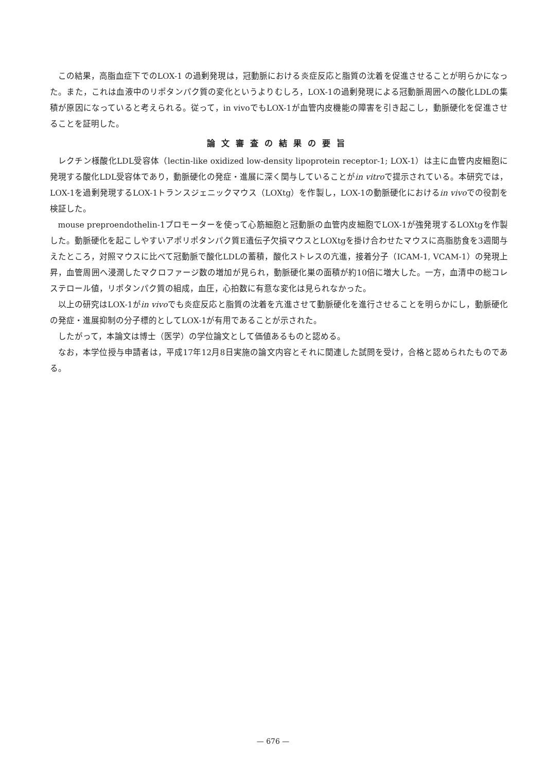この結果，高脂血症下でのLOX-1 の過剰発現は，冠動脈における炎症反応と脂質の沈着を促進させることが明らかになった。また，これは血液中のリポタンパク質の変化というよりむしろ，LOX-1の過剰発現による冠動脈周囲への酸化LDLの集積が原因になっていると考えられる。従って，in vivoでもLOX-1が血管内皮機能の障害を引き起こし，動脈硬化を促進させることを証明した。
論文審査の結果の要旨
レクチン様酸化LDL受容体（lectin-like oxidized low-density lipoprotein receptor-1; LOX-1）は主に血管内皮細胞に発現する酸化LDL受容体であり，動脈硬化の発症・進展に深く関与していることがin vitroで提示されている。本研究では，LOX-1を過剰発現するLOX-1トランスジェニックマウス（LOXtg）を作製し，LOX-1の動脈硬化におけるin vivoでの役割を検証した。
mouse preproendothelin-1プロモーターを使って心筋細胞と冠動脈の血管内皮細胞でLOX-1が強発現するLOXtgを作製した。動脈硬化を起こしやすいアポリポタンパク質E遺伝子欠損マウスとLOXtgを掛け合わせたマウスに高脂肪食を3週間与えたところ，対照マウスに比べて冠動脈で酸化LDLの蓄積，酸化ストレスの亢進，接着分子（ICAM-1, VCAM-1）の発現上昇，血管周囲へ浸潤したマクロファージ数の増加が見られ，動脈硬化巣の面積が約10倍に増大した。一方，血清中の総コレステロール値，リポタンパク質の組成，血圧，心拍数に有意な変化は見られなかった。
以上の研究はLOX-1がin vivoでも炎症反応と脂質の沈着を亢進させて動脈硬化を進行させることを明らかにし，動脈硬化の発症・進展抑制の分子標的としてLOX-1が有用であることが示された。
したがって，本論文は博士（医学）の学位論文として価値あるものと認める。
なお，本学位授与申請者は，平成17年12月8日実施の論文内容とそれに関連した試問を受け，合格と認められたものである。
— 676 —